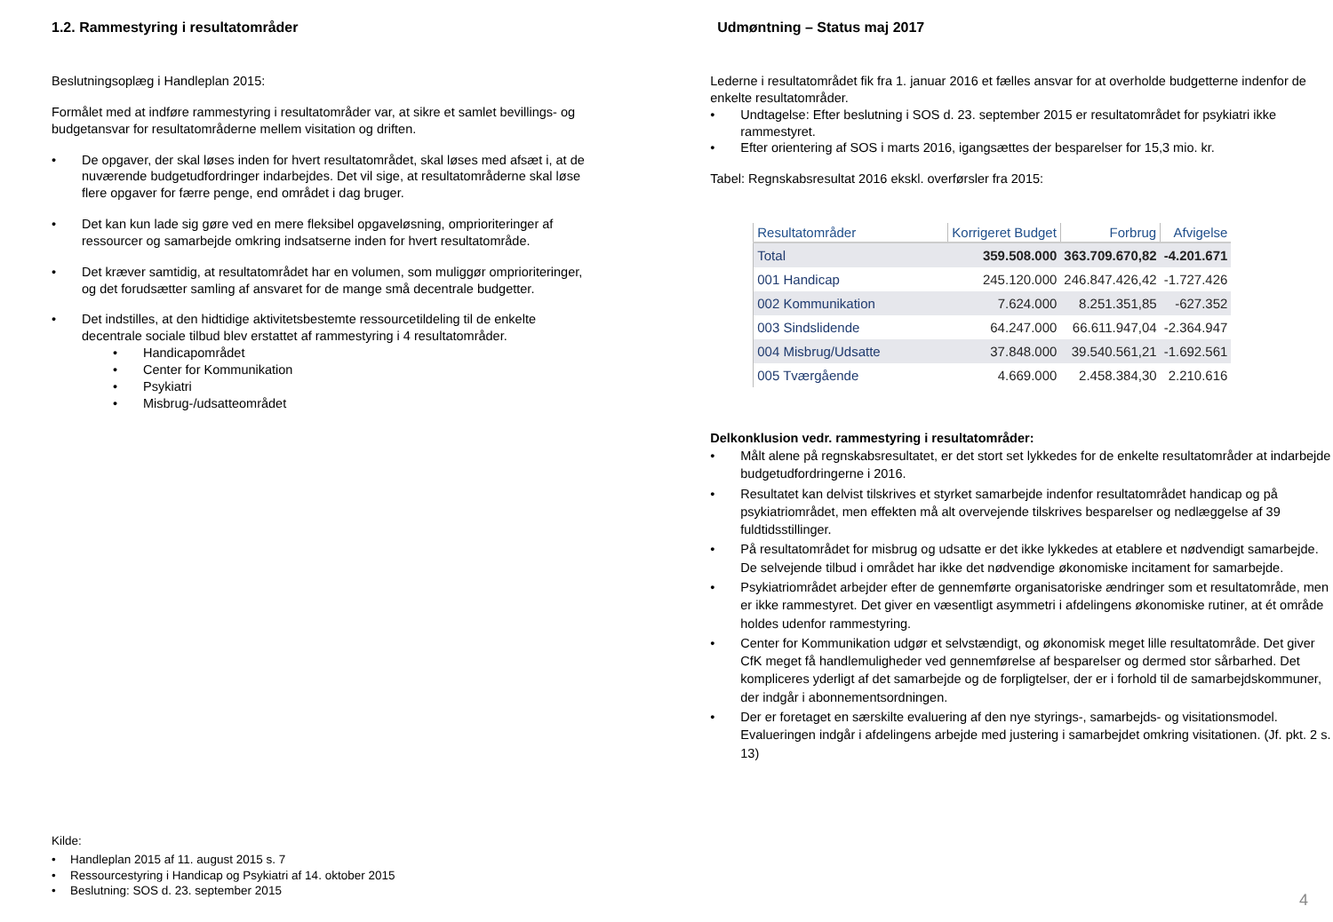1.2. Rammestyring i resultatområder
Beslutningsoplæg i Handleplan 2015:
Formålet med at indføre rammestyring i resultatområder var, at sikre et samlet bevillings- og budgetansvar for resultatområderne mellem visitation og driften.
• De opgaver, der skal løses inden for hvert resultatområdet, skal løses med afsæt i, at de nuværende budgetudfordringer indarbejdes. Det vil sige, at resultatområderne skal løse flere opgaver for færre penge, end området i dag bruger.
• Det kan kun lade sig gøre ved en mere fleksibel opgaveløsning, omprioriteringer af ressourcer og samarbejde omkring indsatserne inden for hvert resultatområde.
• Det kræver samtidig, at resultatområdet har en volumen, som muliggør omprioriteringer, og det forudsætter samling af ansvaret for de mange små decentrale budgetter.
• Det indstilles, at den hidtidige aktivitetsbestemte ressourcetildeling til de enkelte decentrale sociale tilbud blev erstattet af rammestyring i 4 resultatområder.
• Handicapområdet
• Center for Kommunikation
• Psykiatri
• Misbrug-/udsatteområdet
Kilde:
• Handleplan 2015 af 11. august 2015 s. 7
• Ressourcestyring i Handicap og Psykiatri af 14. oktober 2015
• Beslutning: SOS d. 23. september 2015
Udmøntning – Status maj 2017
Lederne i resultatområdet fik fra 1. januar 2016 et fælles ansvar for at overholde budgetterne indenfor de enkelte resultatområder.
• Undtagelse: Efter beslutning i SOS d. 23. september 2015 er resultatområdet for psykiatri ikke rammestyret.
• Efter orientering af SOS i marts 2016, igangsættes der besparelser for 15,3 mio. kr.
Tabel: Regnskabsresultat 2016 ekskl. overførsler fra 2015:
| Resultatområder | Korrigeret Budget | Forbrug | Afvigelse |
| --- | --- | --- | --- |
| Total | 359.508.000 | 363.709.670,82 | -4.201.671 |
| 001 Handicap | 245.120.000 | 246.847.426,42 | -1.727.426 |
| 002 Kommunikation | 7.624.000 | 8.251.351,85 | -627.352 |
| 003 Sindslidende | 64.247.000 | 66.611.947,04 | -2.364.947 |
| 004 Misbrug/Udsatte | 37.848.000 | 39.540.561,21 | -1.692.561 |
| 005 Tværgående | 4.669.000 | 2.458.384,30 | 2.210.616 |
Delkonklusion vedr. rammestyring i resultatområder:
• Målt alene på regnskabsresultatet, er det stort set lykkedes for de enkelte resultatområder at indarbejde budgetudfordringerne i 2016.
• Resultatet kan delvist tilskrives et styrket samarbejde indenfor resultatområdet handicap og på psykiatriområdet, men effekten må alt overvejende tilskrives besparelser og nedlæggelse af 39 fuldtidsstillinger.
• På resultatområdet for misbrug og udsatte er det ikke lykkedes at etablere et nødvendigt samarbejde. De selvejende tilbud i området har ikke det nødvendige økonomiske incitament for samarbejde.
• Psykiatriområdet arbejder efter de gennemførte organisatoriske ændringer som et resultatområde, men er ikke rammestyret. Det giver en væsentligt asymmetri i afdelingens økonomiske rutiner, at ét område holdes udenfor rammestyring.
• Center for Kommunikation udgør et selvstændigt, og økonomisk meget lille resultatområde. Det giver CfK meget få handlemuligheder ved gennemførelse af besparelser og dermed stor sårbarhed. Det kompliceres yderligt af det samarbejde og de forpligtelser, der er i forhold til de samarbejdskommuner, der indgår i abonnementsordningen.
• Der er foretaget en særskilte evaluering af den nye styrings-, samarbejds- og visitationsmodel. Evalueringen indgår i afdelingens arbejde med justering i samarbejdet omkring visitationen. (Jf. pkt. 2 s. 13)
4